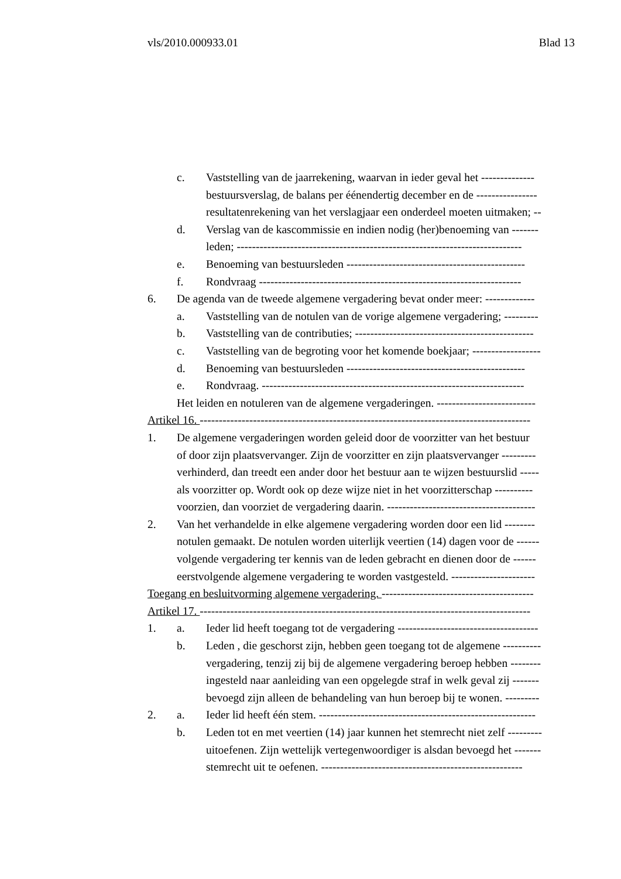vls/2010.000933.01 Blad 13
c. Vaststelling van de jaarrekening, waarvan in ieder geval het --------------
bestuursverslag, de balans per éénendertig december en de ----------------
resultatenrekening van het verslagjaar een onderdeel moeten uitmaken; --
d. Verslag van de kascommissie en indien nodig (her)benoeming van -------
leden; ---------------------------------------------------------------------------
e. Benoeming van bestuursleden -----------------------------------------------
f. Rondvraag ---------------------------------------------------------------------
6. De agenda van de tweede algemene vergadering bevat onder meer: -------------
a. Vaststelling van de notulen van de vorige algemene vergadering; ---------
b. Vaststelling van de contributies; -----------------------------------------------
c. Vaststelling van de begroting voor het komende boekjaar; ------------------
d. Benoeming van bestuursleden -----------------------------------------------
e. Rondvraag. ---------------------------------------------------------------------
Het leiden en notuleren van de algemene vergaderingen. --------------------------
Artikel 16. ---------------------------------------------------------------------------------------
1. De algemene vergaderingen worden geleid door de voorzitter van het bestuur
of door zijn plaatsvervanger. Zijn de voorzitter en zijn plaatsvervanger ---------
verhinderd, dan treedt een ander door het bestuur aan te wijzen bestuurslid -----
als voorzitter op. Wordt ook op deze wijze niet in het voorzitterschap ----------
voorzien, dan voorziet de vergadering daarin. ---------------------------------------
2. Van het verhandelde in elke algemene vergadering worden door een lid --------
notulen gemaakt. De notulen worden uiterlijk veertien (14) dagen voor de ------
volgende vergadering ter kennis van de leden gebracht en dienen door de ------
eerstvolgende algemene vergadering te worden vastgesteld. ----------------------
Toegang en besluitvorming algemene vergadering. ----------------------------------------
Artikel 17. ---------------------------------------------------------------------------------------
1. a. Ieder lid heeft toegang tot de vergadering -------------------------------------
b. Leden , die geschorst zijn, hebben geen toegang tot de algemene ----------
vergadering, tenzij zij bij de algemene vergadering beroep hebben --------
ingesteld naar aanleiding van een opgelegde straf in welk geval zij -------
bevoegd zijn alleen de behandeling van hun beroep bij te wonen. ---------
2. a. Ieder lid heeft één stem. ---------------------------------------------------------
b. Leden tot en met veertien (14) jaar kunnen het stemrecht niet zelf ---------
uitoefenen. Zijn wettelijk vertegenwoordiger is alsdan bevoegd het -------
stemrecht uit te oefenen. -----------------------------------------------------